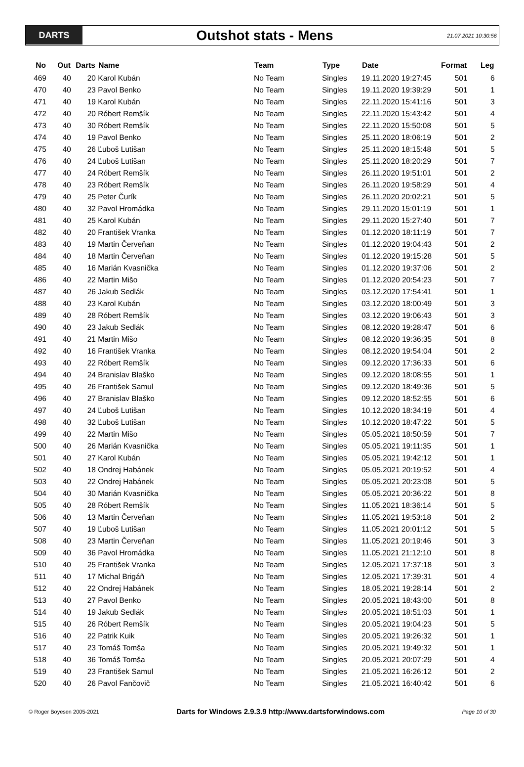DARTS
Outshot stats - Mens
21.07.2021 10:30:56
| No | Out | Darts | Name | Team | Type | Date | Format | Leg |
| --- | --- | --- | --- | --- | --- | --- | --- | --- |
| 469 | 40 | 20 | Karol Kubán | No Team | Singles | 19.11.2020 19:27:45 | 501 | 6 |
| 470 | 40 | 23 | Pavol Benko | No Team | Singles | 19.11.2020 19:39:29 | 501 | 1 |
| 471 | 40 | 19 | Karol Kubán | No Team | Singles | 22.11.2020 15:41:16 | 501 | 3 |
| 472 | 40 | 20 | Róbert Remšík | No Team | Singles | 22.11.2020 15:43:42 | 501 | 4 |
| 473 | 40 | 30 | Róbert Remšík | No Team | Singles | 22.11.2020 15:50:08 | 501 | 5 |
| 474 | 40 | 19 | Pavol Benko | No Team | Singles | 25.11.2020 18:06:19 | 501 | 2 |
| 475 | 40 | 26 | Ľuboš Lutišan | No Team | Singles | 25.11.2020 18:15:48 | 501 | 5 |
| 476 | 40 | 24 | Ľuboš Lutišan | No Team | Singles | 25.11.2020 18:20:29 | 501 | 7 |
| 477 | 40 | 24 | Róbert Remšík | No Team | Singles | 26.11.2020 19:51:01 | 501 | 2 |
| 478 | 40 | 23 | Róbert Remšík | No Team | Singles | 26.11.2020 19:58:29 | 501 | 4 |
| 479 | 40 | 25 | Peter Čurík | No Team | Singles | 26.11.2020 20:02:21 | 501 | 5 |
| 480 | 40 | 32 | Pavol Hromádka | No Team | Singles | 29.11.2020 15:01:19 | 501 | 1 |
| 481 | 40 | 25 | Karol Kubán | No Team | Singles | 29.11.2020 15:27:40 | 501 | 7 |
| 482 | 40 | 20 | František Vranka | No Team | Singles | 01.12.2020 18:11:19 | 501 | 7 |
| 483 | 40 | 19 | Martin Červeňan | No Team | Singles | 01.12.2020 19:04:43 | 501 | 2 |
| 484 | 40 | 18 | Martin Červeňan | No Team | Singles | 01.12.2020 19:15:28 | 501 | 5 |
| 485 | 40 | 16 | Marián Kvasnička | No Team | Singles | 01.12.2020 19:37:06 | 501 | 2 |
| 486 | 40 | 22 | Martin Mišo | No Team | Singles | 01.12.2020 20:54:23 | 501 | 7 |
| 487 | 40 | 26 | Jakub Sedlák | No Team | Singles | 03.12.2020 17:54:41 | 501 | 1 |
| 488 | 40 | 23 | Karol Kubán | No Team | Singles | 03.12.2020 18:00:49 | 501 | 3 |
| 489 | 40 | 28 | Róbert Remšík | No Team | Singles | 03.12.2020 19:06:43 | 501 | 3 |
| 490 | 40 | 23 | Jakub Sedlák | No Team | Singles | 08.12.2020 19:28:47 | 501 | 6 |
| 491 | 40 | 21 | Martin Mišo | No Team | Singles | 08.12.2020 19:36:35 | 501 | 8 |
| 492 | 40 | 16 | František Vranka | No Team | Singles | 08.12.2020 19:54:04 | 501 | 2 |
| 493 | 40 | 22 | Róbert Remšík | No Team | Singles | 09.12.2020 17:36:33 | 501 | 6 |
| 494 | 40 | 24 | Branislav Blaško | No Team | Singles | 09.12.2020 18:08:55 | 501 | 1 |
| 495 | 40 | 26 | František Samul | No Team | Singles | 09.12.2020 18:49:36 | 501 | 5 |
| 496 | 40 | 27 | Branislav Blaško | No Team | Singles | 09.12.2020 18:52:55 | 501 | 6 |
| 497 | 40 | 24 | Ľuboš Lutišan | No Team | Singles | 10.12.2020 18:34:19 | 501 | 4 |
| 498 | 40 | 32 | Ľuboš Lutišan | No Team | Singles | 10.12.2020 18:47:22 | 501 | 5 |
| 499 | 40 | 22 | Martin Mišo | No Team | Singles | 05.05.2021 18:50:59 | 501 | 7 |
| 500 | 40 | 26 | Marián Kvasnička | No Team | Singles | 05.05.2021 19:11:35 | 501 | 1 |
| 501 | 40 | 27 | Karol Kubán | No Team | Singles | 05.05.2021 19:42:12 | 501 | 1 |
| 502 | 40 | 18 | Ondrej Habánek | No Team | Singles | 05.05.2021 20:19:52 | 501 | 4 |
| 503 | 40 | 22 | Ondrej Habánek | No Team | Singles | 05.05.2021 20:23:08 | 501 | 5 |
| 504 | 40 | 30 | Marián Kvasnička | No Team | Singles | 05.05.2021 20:36:22 | 501 | 8 |
| 505 | 40 | 28 | Róbert Remšík | No Team | Singles | 11.05.2021 18:36:14 | 501 | 5 |
| 506 | 40 | 13 | Martin Červeňan | No Team | Singles | 11.05.2021 19:53:18 | 501 | 2 |
| 507 | 40 | 19 | Ľuboš Lutišan | No Team | Singles | 11.05.2021 20:01:12 | 501 | 5 |
| 508 | 40 | 23 | Martin Červeňan | No Team | Singles | 11.05.2021 20:19:46 | 501 | 3 |
| 509 | 40 | 36 | Pavol Hromádka | No Team | Singles | 11.05.2021 21:12:10 | 501 | 8 |
| 510 | 40 | 25 | František Vranka | No Team | Singles | 12.05.2021 17:37:18 | 501 | 3 |
| 511 | 40 | 17 | Michal Brigáň | No Team | Singles | 12.05.2021 17:39:31 | 501 | 4 |
| 512 | 40 | 22 | Ondrej Habánek | No Team | Singles | 18.05.2021 19:28:14 | 501 | 2 |
| 513 | 40 | 27 | Pavol Benko | No Team | Singles | 20.05.2021 18:43:00 | 501 | 8 |
| 514 | 40 | 19 | Jakub Sedlák | No Team | Singles | 20.05.2021 18:51:03 | 501 | 1 |
| 515 | 40 | 26 | Róbert Remšík | No Team | Singles | 20.05.2021 19:04:23 | 501 | 5 |
| 516 | 40 | 22 | Patrik Kuik | No Team | Singles | 20.05.2021 19:26:32 | 501 | 1 |
| 517 | 40 | 23 | Tomáš Tomša | No Team | Singles | 20.05.2021 19:49:32 | 501 | 1 |
| 518 | 40 | 36 | Tomáš Tomša | No Team | Singles | 20.05.2021 20:07:29 | 501 | 4 |
| 519 | 40 | 23 | František Samul | No Team | Singles | 21.05.2021 16:26:12 | 501 | 2 |
| 520 | 40 | 26 | Pavol Fančovič | No Team | Singles | 21.05.2021 16:40:42 | 501 | 6 |
© Roger Boyesen 2005-2021 Darts for Windows 2.9.3.9 http://www.dartsforwindows.com Page 10 of 30